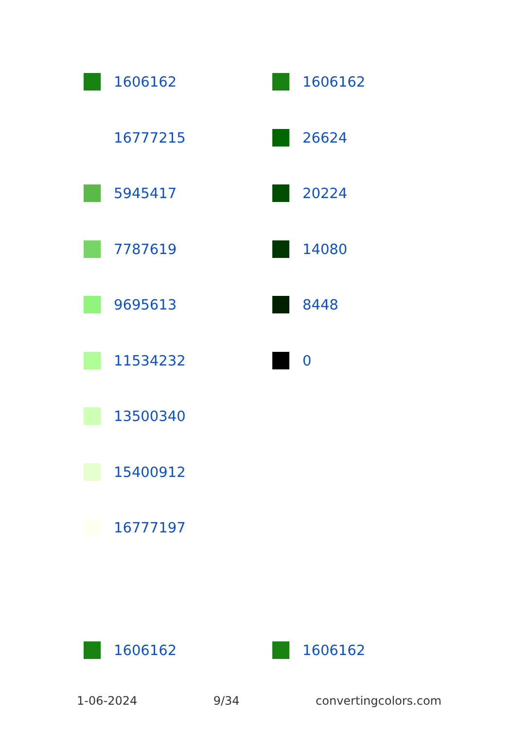1606162
16777215
5945417
7787619
9695613
11534232
13500340
15400912
16777197
1606162
26624
20224
14080
8448
0
1606162 1606162
1-06-2024 9/34 convertingcolors.com